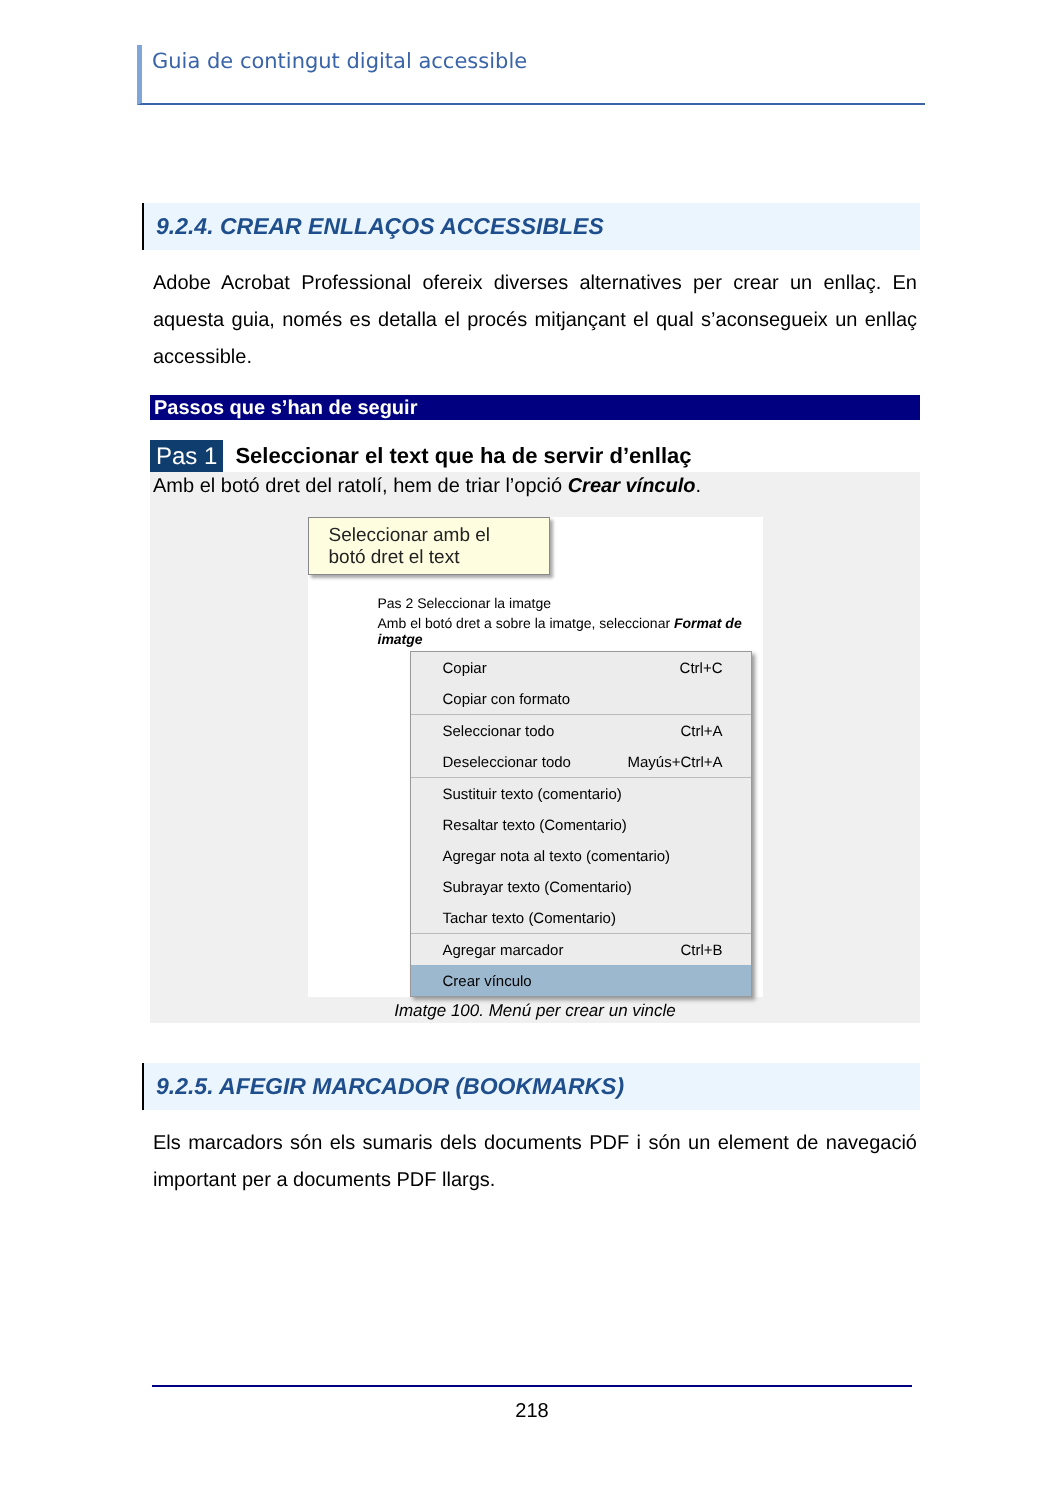Guia de contingut digital accessible
9.2.4. CREAR ENLLAÇOS ACCESSIBLES
Adobe Acrobat Professional ofereix diverses alternatives per crear un enllaç. En aquesta guia, només es detalla el procés mitjançant el qual s’aconsegueix un enllaç accessible.
Passos que s’han de seguir
Pas 1 Seleccionar el text que ha de servir d’enllaç
Amb el botó dret del ratolí, hem de triar l’opció Crear vínculo.
Seleccionar amb el botó dret el text
Pas 2 Seleccionar la imatge
Amb el botó dret a sobre la imatge, seleccionar Format de imatge
Copiar Ctrl+C
Copiar con formato
Seleccionar todo Ctrl+A
Deseleccionar todo Mayús+Ctrl+A
Sustituir texto (comentario)
Resaltar texto (Comentario)
Agregar nota al texto (comentario)
Subrayar texto (Comentario)
Tachar texto (Comentario)
Agregar marcador Ctrl+B
Crear vínculo
Imatge 100. Menú per crear un vincle
9.2.5. AFEGIR MARCADOR (BOOKMARKS)
Els marcadors són els sumaris dels documents PDF i són un element de navegació important per a documents PDF llargs.
218